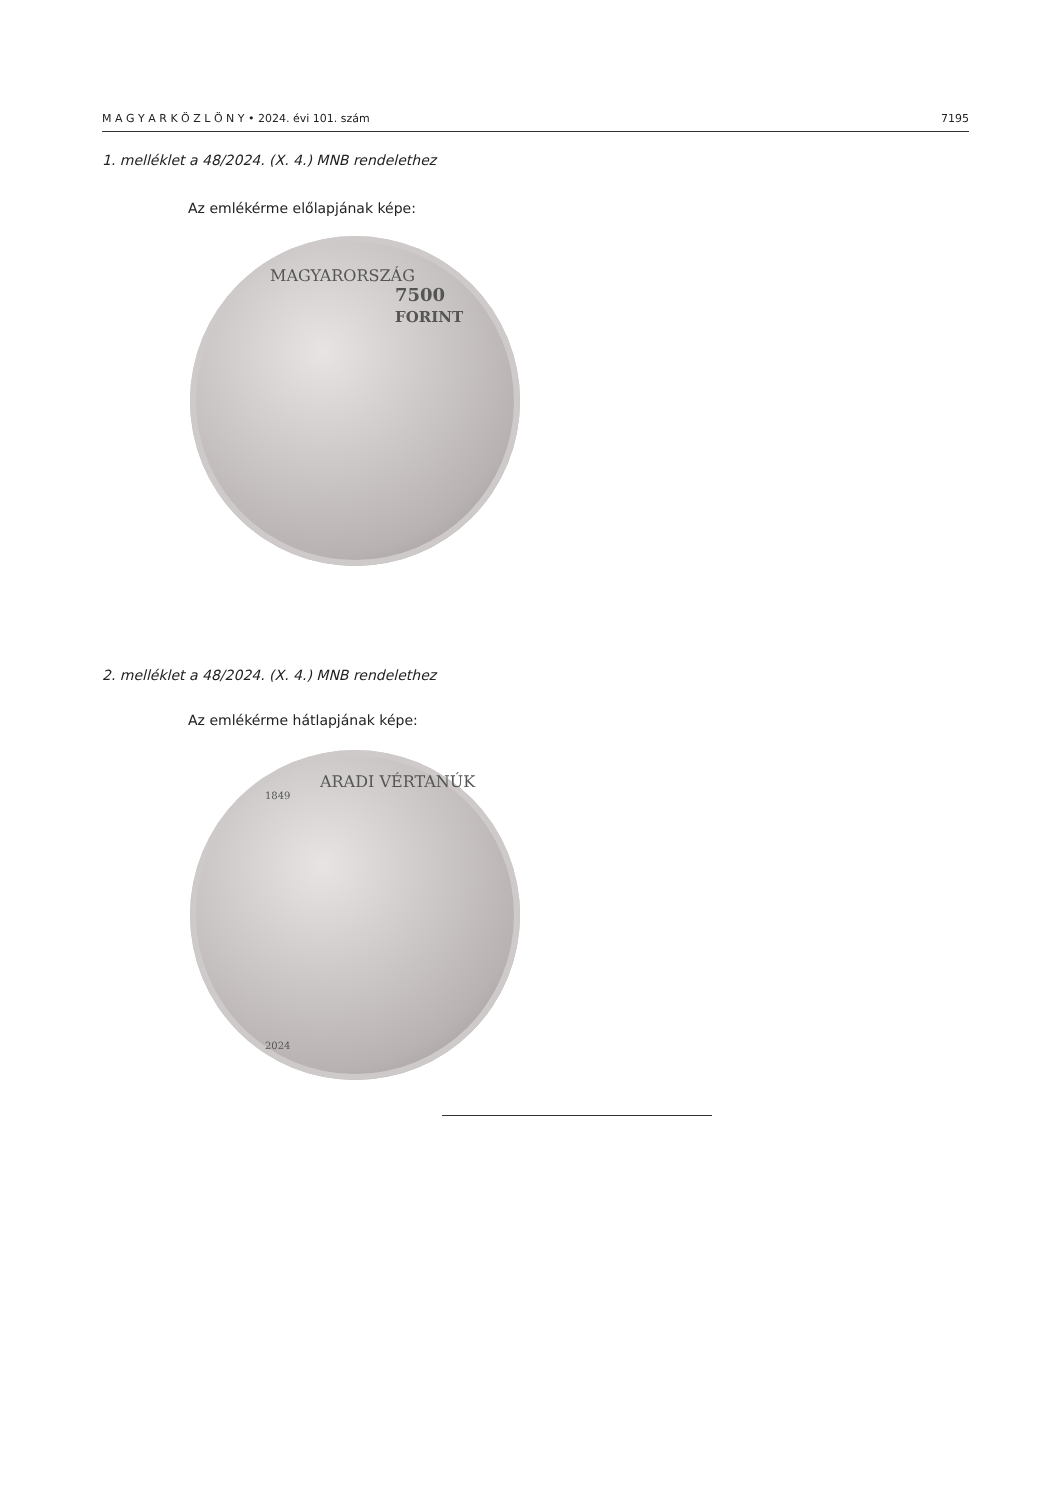M A G Y A R K Ö Z L Ö N Y • 2024. évi 101. szám 7195
1. melléklet a 48/2024. (X. 4.) MNB rendelethez
Az emlékérme előlapjának képe:
MAGYARORSZÁG
7500
FORINT
2. melléklet a 48/2024. (X. 4.) MNB rendelethez
Az emlékérme hátlapjának képe:
ARADI VÉRTANÚK
1849
2024